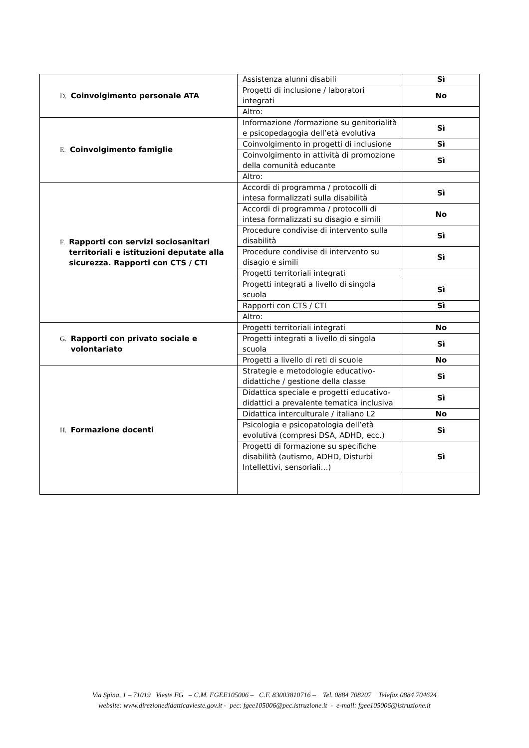| D. Coinvolgimento personale ATA | Assistenza alunni disabili | Sì |
| | Progetti di inclusione / laboratori integrati | No |
| | Altro: | |
| E. Coinvolgimento famiglie | Informazione /formazione su genitorialità e psicopedagogia dell’età evolutiva | Sì |
| | Coinvolgimento in progetti di inclusione | Sì |
| | Coinvolgimento in attività di promozione della comunità educante | Sì |
| | Altro: | |
| F. Rapporti con servizi sociosanitari territoriali e istituzioni deputate alla sicurezza. Rapporti con CTS / CTI | Accordi di programma / protocolli di intesa formalizzati sulla disabilità | Sì |
| | Accordi di programma / protocolli di intesa formalizzati su disagio e simili | No |
| | Procedure condivise di intervento sulla disabilità | Sì |
| | Procedure condivise di intervento su disagio e simili | Sì |
| | Progetti territoriali integrati | |
| | Progetti integrati a livello di singola scuola | Sì |
| | Rapporti con CTS / CTI | Sì |
| | Altro: | |
| G. Rapporti con privato sociale e volontariato | Progetti territoriali integrati | No |
| | Progetti integrati a livello di singola scuola | Sì |
| | Progetti a livello di reti di scuole | No |
| H. Formazione docenti | Strategie e metodologie educativo-didattiche / gestione della classe | Sì |
| | Didattica speciale e progetti educativo-didattici a prevalente tematica inclusiva | Sì |
| | Didattica interculturale / italiano L2 | No |
| | Psicologia e psicopatologia dell’età evolutiva (compresi DSA, ADHD, ecc.) | Sì |
| | Progetti di formazione su specifiche disabilità (autismo, ADHD, Disturbi Intellettivi, sensoriali…) | Sì |
Via Spina, 1 – 71019 Vieste FG – C.M. FGEE105006 – C.F. 83003810716 – Tel. 0884 708207 Telefax 0884 704624
website: www.direzionedidatticavieste.gov.it - pec: fgee105006@pec.istruzione.it - e-mail: fgee105006@istruzione.it